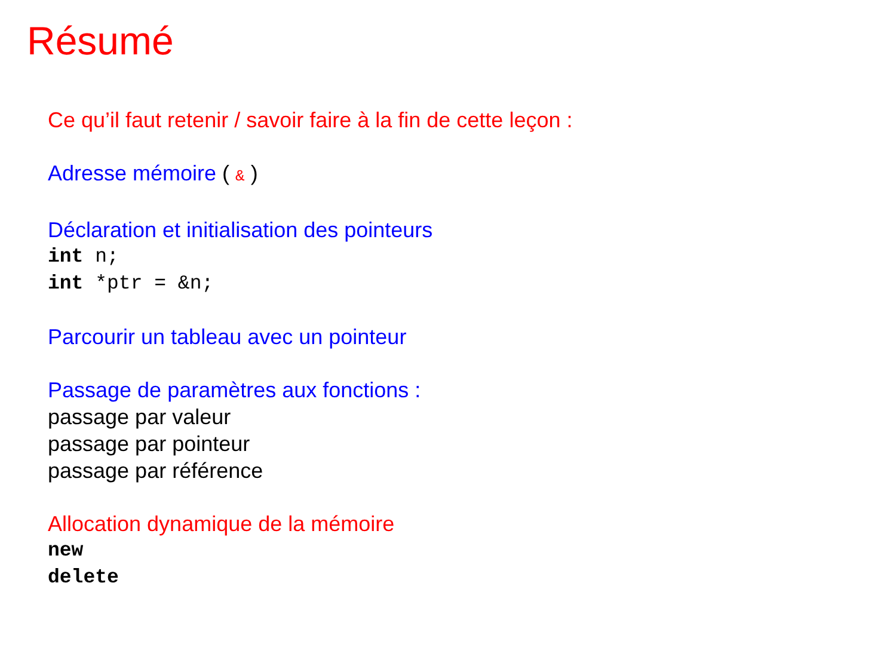Résumé
Ce qu’il faut retenir / savoir faire à la fin de cette leçon :
Adresse mémoire ( & )
Déclaration et initialisation des pointeurs
int n;
int *ptr = &n;
Parcourir un tableau avec un pointeur
Passage de paramètres aux fonctions :
passage par valeur
passage par pointeur
passage par référence
Allocation dynamique de la mémoire
new
delete